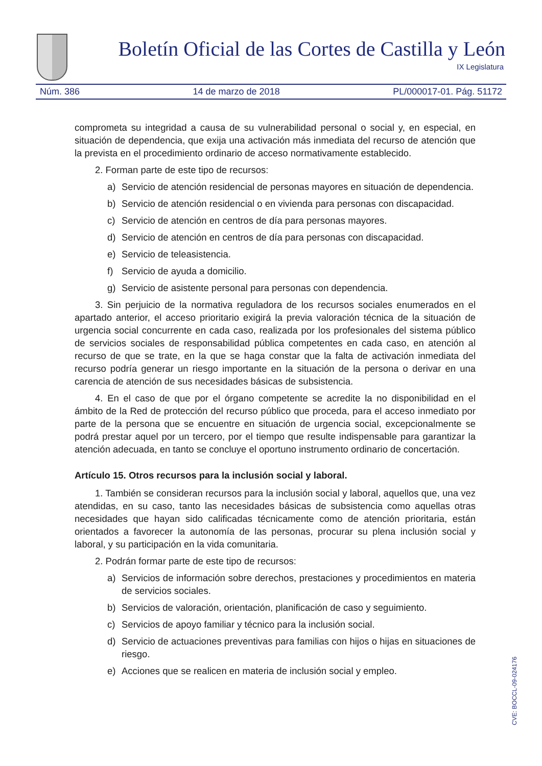Boletín Oficial de las Cortes de Castilla y León
IX Legislatura
Núm. 386 14 de marzo de 2018 PL/000017-01. Pág. 51172
comprometa su integridad a causa de su vulnerabilidad personal o social y, en especial, en situación de dependencia, que exija una activación más inmediata del recurso de atención que la prevista en el procedimiento ordinario de acceso normativamente establecido.
2. Forman parte de este tipo de recursos:
a) Servicio de atención residencial de personas mayores en situación de dependencia.
b) Servicio de atención residencial o en vivienda para personas con discapacidad.
c) Servicio de atención en centros de día para personas mayores.
d) Servicio de atención en centros de día para personas con discapacidad.
e) Servicio de teleasistencia.
f) Servicio de ayuda a domicilio.
g) Servicio de asistente personal para personas con dependencia.
3. Sin perjuicio de la normativa reguladora de los recursos sociales enumerados en el apartado anterior, el acceso prioritario exigirá la previa valoración técnica de la situación de urgencia social concurrente en cada caso, realizada por los profesionales del sistema público de servicios sociales de responsabilidad pública competentes en cada caso, en atención al recurso de que se trate, en la que se haga constar que la falta de activación inmediata del recurso podría generar un riesgo importante en la situación de la persona o derivar en una carencia de atención de sus necesidades básicas de subsistencia.
4. En el caso de que por el órgano competente se acredite la no disponibilidad en el ámbito de la Red de protección del recurso público que proceda, para el acceso inmediato por parte de la persona que se encuentre en situación de urgencia social, excepcionalmente se podrá prestar aquel por un tercero, por el tiempo que resulte indispensable para garantizar la atención adecuada, en tanto se concluye el oportuno instrumento ordinario de concertación.
Artículo 15. Otros recursos para la inclusión social y laboral.
1. También se consideran recursos para la inclusión social y laboral, aquellos que, una vez atendidas, en su caso, tanto las necesidades básicas de subsistencia como aquellas otras necesidades que hayan sido calificadas técnicamente como de atención prioritaria, están orientados a favorecer la autonomía de las personas, procurar su plena inclusión social y laboral, y su participación en la vida comunitaria.
2. Podrán formar parte de este tipo de recursos:
a) Servicios de información sobre derechos, prestaciones y procedimientos en materia de servicios sociales.
b) Servicios de valoración, orientación, planificación de caso y seguimiento.
c) Servicios de apoyo familiar y técnico para la inclusión social.
d) Servicio de actuaciones preventivas para familias con hijos o hijas en situaciones de riesgo.
e) Acciones que se realicen en materia de inclusión social y empleo.
CVE: BOCCL-09-024176